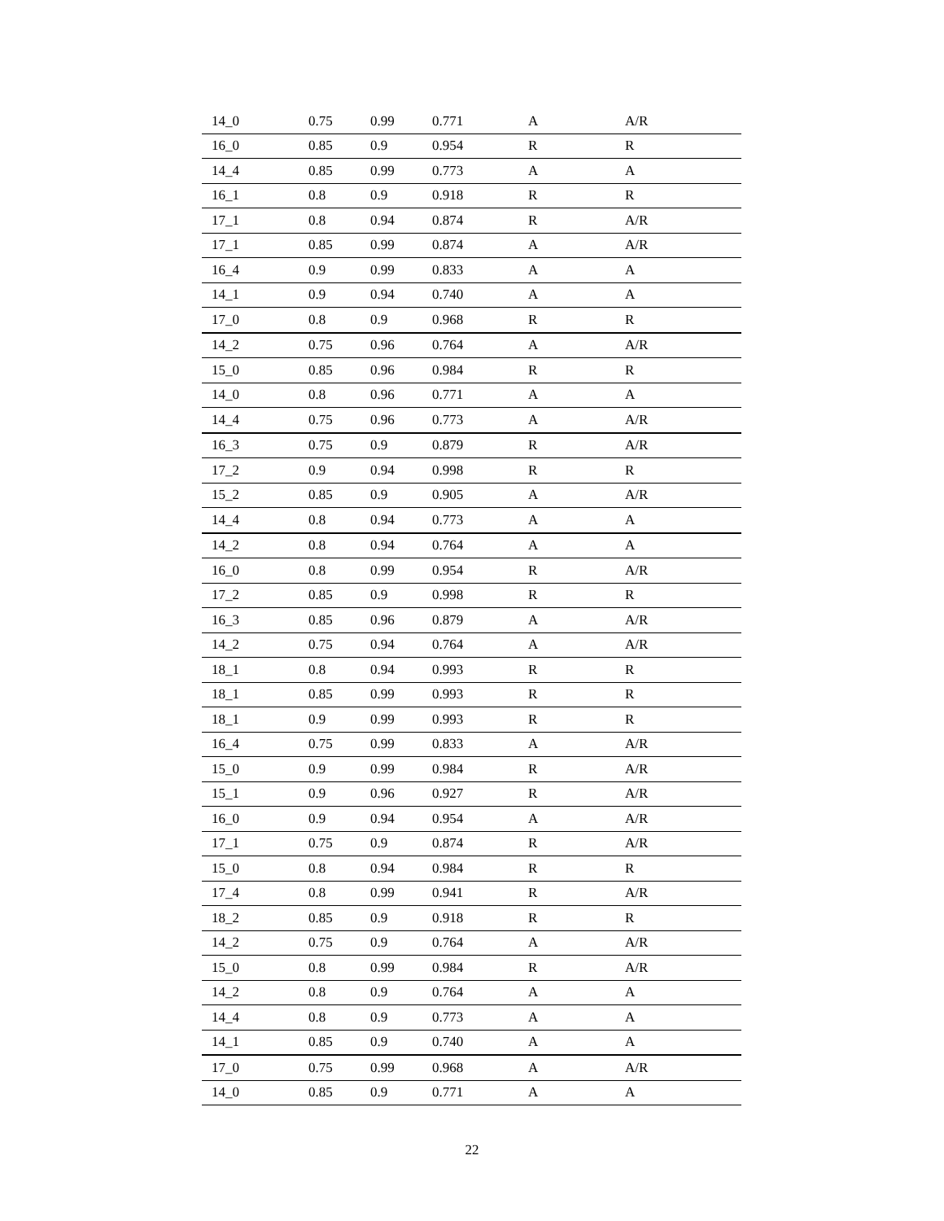| 14_0 | 0.75 | 0.99 | 0.771 | A | A/R |
| 16_0 | 0.85 | 0.9 | 0.954 | R | R |
| 14_4 | 0.85 | 0.99 | 0.773 | A | A |
| 16_1 | 0.8 | 0.9 | 0.918 | R | R |
| 17_1 | 0.8 | 0.94 | 0.874 | R | A/R |
| 17_1 | 0.85 | 0.99 | 0.874 | A | A/R |
| 16_4 | 0.9 | 0.99 | 0.833 | A | A |
| 14_1 | 0.9 | 0.94 | 0.740 | A | A |
| 17_0 | 0.8 | 0.9 | 0.968 | R | R |
| 14_2 | 0.75 | 0.96 | 0.764 | A | A/R |
| 15_0 | 0.85 | 0.96 | 0.984 | R | R |
| 14_0 | 0.8 | 0.96 | 0.771 | A | A |
| 14_4 | 0.75 | 0.96 | 0.773 | A | A/R |
| 16_3 | 0.75 | 0.9 | 0.879 | R | A/R |
| 17_2 | 0.9 | 0.94 | 0.998 | R | R |
| 15_2 | 0.85 | 0.9 | 0.905 | A | A/R |
| 14_4 | 0.8 | 0.94 | 0.773 | A | A |
| 14_2 | 0.8 | 0.94 | 0.764 | A | A |
| 16_0 | 0.8 | 0.99 | 0.954 | R | A/R |
| 17_2 | 0.85 | 0.9 | 0.998 | R | R |
| 16_3 | 0.85 | 0.96 | 0.879 | A | A/R |
| 14_2 | 0.75 | 0.94 | 0.764 | A | A/R |
| 18_1 | 0.8 | 0.94 | 0.993 | R | R |
| 18_1 | 0.85 | 0.99 | 0.993 | R | R |
| 18_1 | 0.9 | 0.99 | 0.993 | R | R |
| 16_4 | 0.75 | 0.99 | 0.833 | A | A/R |
| 15_0 | 0.9 | 0.99 | 0.984 | R | A/R |
| 15_1 | 0.9 | 0.96 | 0.927 | R | A/R |
| 16_0 | 0.9 | 0.94 | 0.954 | A | A/R |
| 17_1 | 0.75 | 0.9 | 0.874 | R | A/R |
| 15_0 | 0.8 | 0.94 | 0.984 | R | R |
| 17_4 | 0.8 | 0.99 | 0.941 | R | A/R |
| 18_2 | 0.85 | 0.9 | 0.918 | R | R |
| 14_2 | 0.75 | 0.9 | 0.764 | A | A/R |
| 15_0 | 0.8 | 0.99 | 0.984 | R | A/R |
| 14_2 | 0.8 | 0.9 | 0.764 | A | A |
| 14_4 | 0.8 | 0.9 | 0.773 | A | A |
| 14_1 | 0.85 | 0.9 | 0.740 | A | A |
| 17_0 | 0.75 | 0.99 | 0.968 | A | A/R |
| 14_0 | 0.85 | 0.9 | 0.771 | A | A |
22